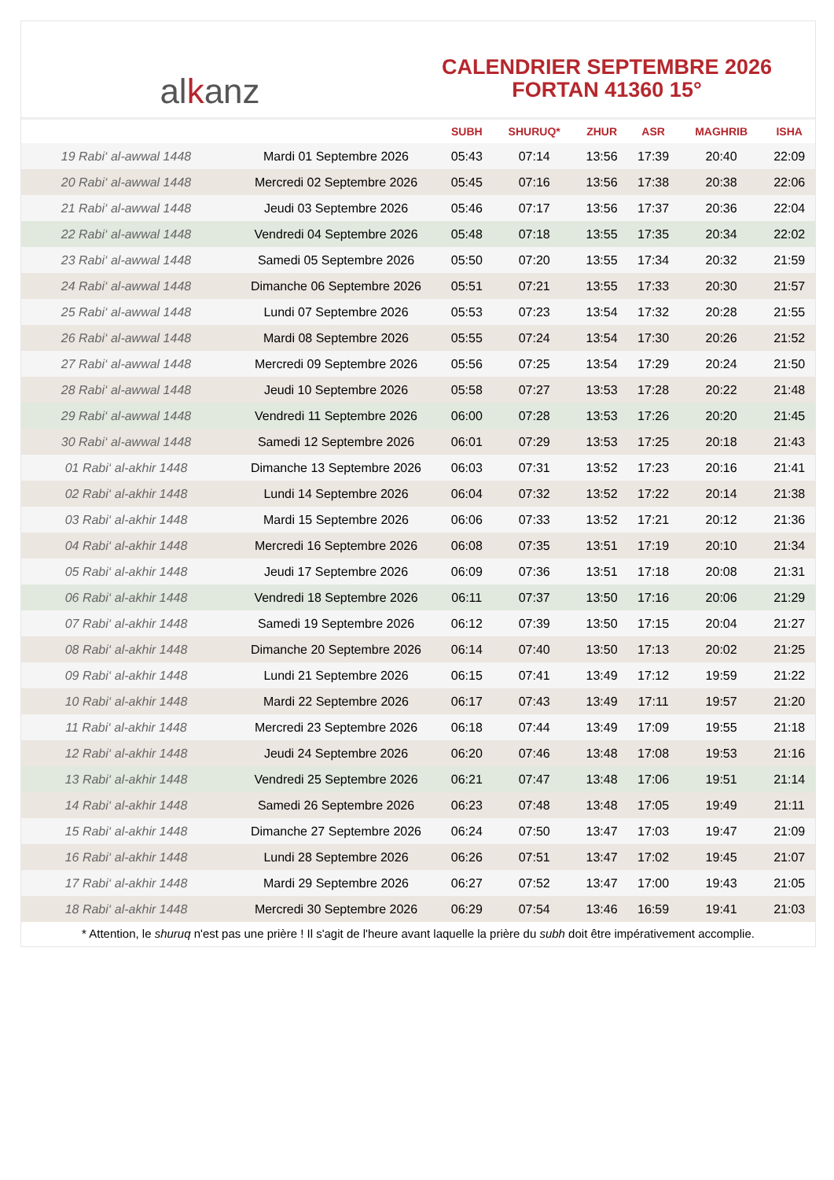alkanz
CALENDRIER SEPTEMBRE 2026
FORTAN 41360 15°
| | | SUBH | SHURUQ* | ZHUR | ASR | MAGHRIB | ISHA |
| --- | --- | --- | --- | --- | --- | --- | --- |
| 19 Rabi‘ al-awwal 1448 | Mardi 01 Septembre 2026 | 05:43 | 07:14 | 13:56 | 17:39 | 20:40 | 22:09 |
| 20 Rabi‘ al-awwal 1448 | Mercredi 02 Septembre 2026 | 05:45 | 07:16 | 13:56 | 17:38 | 20:38 | 22:06 |
| 21 Rabi‘ al-awwal 1448 | Jeudi 03 Septembre 2026 | 05:46 | 07:17 | 13:56 | 17:37 | 20:36 | 22:04 |
| 22 Rabi‘ al-awwal 1448 | Vendredi 04 Septembre 2026 | 05:48 | 07:18 | 13:55 | 17:35 | 20:34 | 22:02 |
| 23 Rabi‘ al-awwal 1448 | Samedi 05 Septembre 2026 | 05:50 | 07:20 | 13:55 | 17:34 | 20:32 | 21:59 |
| 24 Rabi‘ al-awwal 1448 | Dimanche 06 Septembre 2026 | 05:51 | 07:21 | 13:55 | 17:33 | 20:30 | 21:57 |
| 25 Rabi‘ al-awwal 1448 | Lundi 07 Septembre 2026 | 05:53 | 07:23 | 13:54 | 17:32 | 20:28 | 21:55 |
| 26 Rabi‘ al-awwal 1448 | Mardi 08 Septembre 2026 | 05:55 | 07:24 | 13:54 | 17:30 | 20:26 | 21:52 |
| 27 Rabi‘ al-awwal 1448 | Mercredi 09 Septembre 2026 | 05:56 | 07:25 | 13:54 | 17:29 | 20:24 | 21:50 |
| 28 Rabi‘ al-awwal 1448 | Jeudi 10 Septembre 2026 | 05:58 | 07:27 | 13:53 | 17:28 | 20:22 | 21:48 |
| 29 Rabi‘ al-awwal 1448 | Vendredi 11 Septembre 2026 | 06:00 | 07:28 | 13:53 | 17:26 | 20:20 | 21:45 |
| 30 Rabi‘ al-awwal 1448 | Samedi 12 Septembre 2026 | 06:01 | 07:29 | 13:53 | 17:25 | 20:18 | 21:43 |
| 01 Rabi‘ al-akhir 1448 | Dimanche 13 Septembre 2026 | 06:03 | 07:31 | 13:52 | 17:23 | 20:16 | 21:41 |
| 02 Rabi‘ al-akhir 1448 | Lundi 14 Septembre 2026 | 06:04 | 07:32 | 13:52 | 17:22 | 20:14 | 21:38 |
| 03 Rabi‘ al-akhir 1448 | Mardi 15 Septembre 2026 | 06:06 | 07:33 | 13:52 | 17:21 | 20:12 | 21:36 |
| 04 Rabi‘ al-akhir 1448 | Mercredi 16 Septembre 2026 | 06:08 | 07:35 | 13:51 | 17:19 | 20:10 | 21:34 |
| 05 Rabi‘ al-akhir 1448 | Jeudi 17 Septembre 2026 | 06:09 | 07:36 | 13:51 | 17:18 | 20:08 | 21:31 |
| 06 Rabi‘ al-akhir 1448 | Vendredi 18 Septembre 2026 | 06:11 | 07:37 | 13:50 | 17:16 | 20:06 | 21:29 |
| 07 Rabi‘ al-akhir 1448 | Samedi 19 Septembre 2026 | 06:12 | 07:39 | 13:50 | 17:15 | 20:04 | 21:27 |
| 08 Rabi‘ al-akhir 1448 | Dimanche 20 Septembre 2026 | 06:14 | 07:40 | 13:50 | 17:13 | 20:02 | 21:25 |
| 09 Rabi‘ al-akhir 1448 | Lundi 21 Septembre 2026 | 06:15 | 07:41 | 13:49 | 17:12 | 19:59 | 21:22 |
| 10 Rabi‘ al-akhir 1448 | Mardi 22 Septembre 2026 | 06:17 | 07:43 | 13:49 | 17:11 | 19:57 | 21:20 |
| 11 Rabi‘ al-akhir 1448 | Mercredi 23 Septembre 2026 | 06:18 | 07:44 | 13:49 | 17:09 | 19:55 | 21:18 |
| 12 Rabi‘ al-akhir 1448 | Jeudi 24 Septembre 2026 | 06:20 | 07:46 | 13:48 | 17:08 | 19:53 | 21:16 |
| 13 Rabi‘ al-akhir 1448 | Vendredi 25 Septembre 2026 | 06:21 | 07:47 | 13:48 | 17:06 | 19:51 | 21:14 |
| 14 Rabi‘ al-akhir 1448 | Samedi 26 Septembre 2026 | 06:23 | 07:48 | 13:48 | 17:05 | 19:49 | 21:11 |
| 15 Rabi‘ al-akhir 1448 | Dimanche 27 Septembre 2026 | 06:24 | 07:50 | 13:47 | 17:03 | 19:47 | 21:09 |
| 16 Rabi‘ al-akhir 1448 | Lundi 28 Septembre 2026 | 06:26 | 07:51 | 13:47 | 17:02 | 19:45 | 21:07 |
| 17 Rabi‘ al-akhir 1448 | Mardi 29 Septembre 2026 | 06:27 | 07:52 | 13:47 | 17:00 | 19:43 | 21:05 |
| 18 Rabi‘ al-akhir 1448 | Mercredi 30 Septembre 2026 | 06:29 | 07:54 | 13:46 | 16:59 | 19:41 | 21:03 |
* Attention, le shuruq n'est pas une prière ! Il s'agit de l'heure avant laquelle la prière du subh doit être impérativement accomplie.